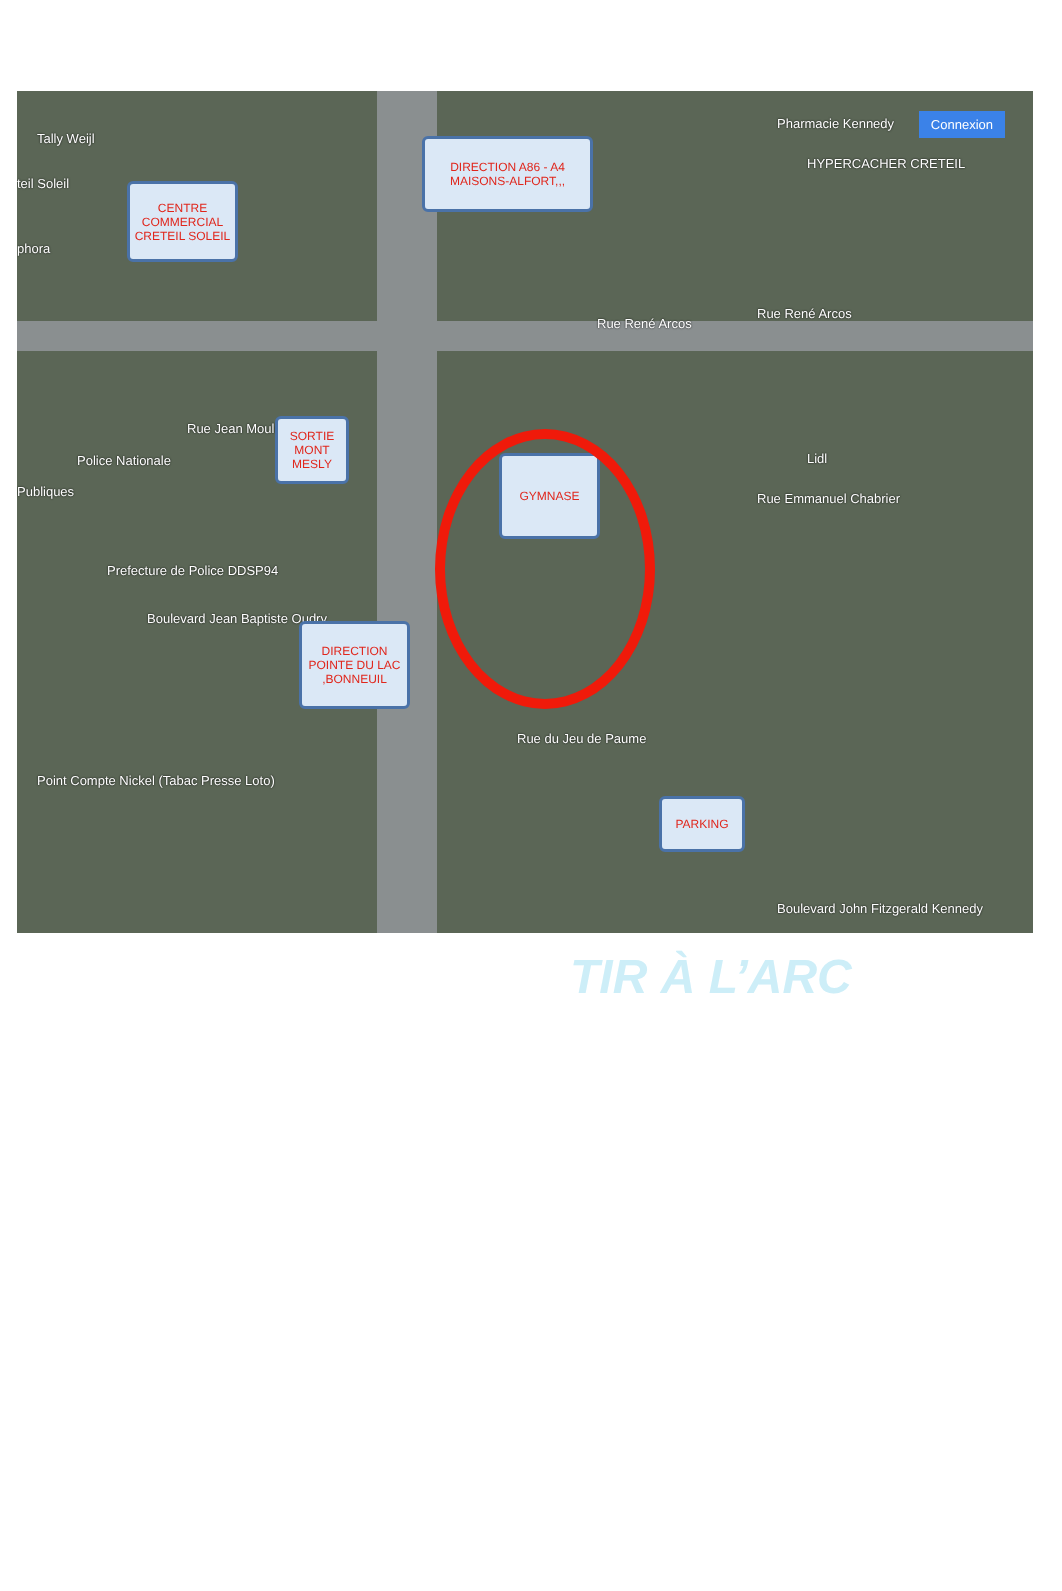Tally Weijl
teil Soleil
phora
Pharmacie Kennedy Connexion
HYPERCACHER CRETEIL
Rue René Arcos
Rue René Arcos
Police Nationale
Publiques
Prefecture de Police DDSP94
Point Compte Nickel (Tabac Presse Loto)
Rue Jean Moulin
Boulevard Jean Baptiste Oudry
Rue du Jeu de Paume
Rue Emmanuel Chabrier
Boulevard John Fitzgerald Kennedy
Lidl
CENTRE COMMERCIAL CRETEIL SOLEIL
DIRECTION A86 - A4 MAISONS-ALFORT,,,
SORTIE MONT MESLY
GYMNASE
DIRECTION POINTE DU LAC ,BONNEUIL
PARKING
TIR À L’ARC